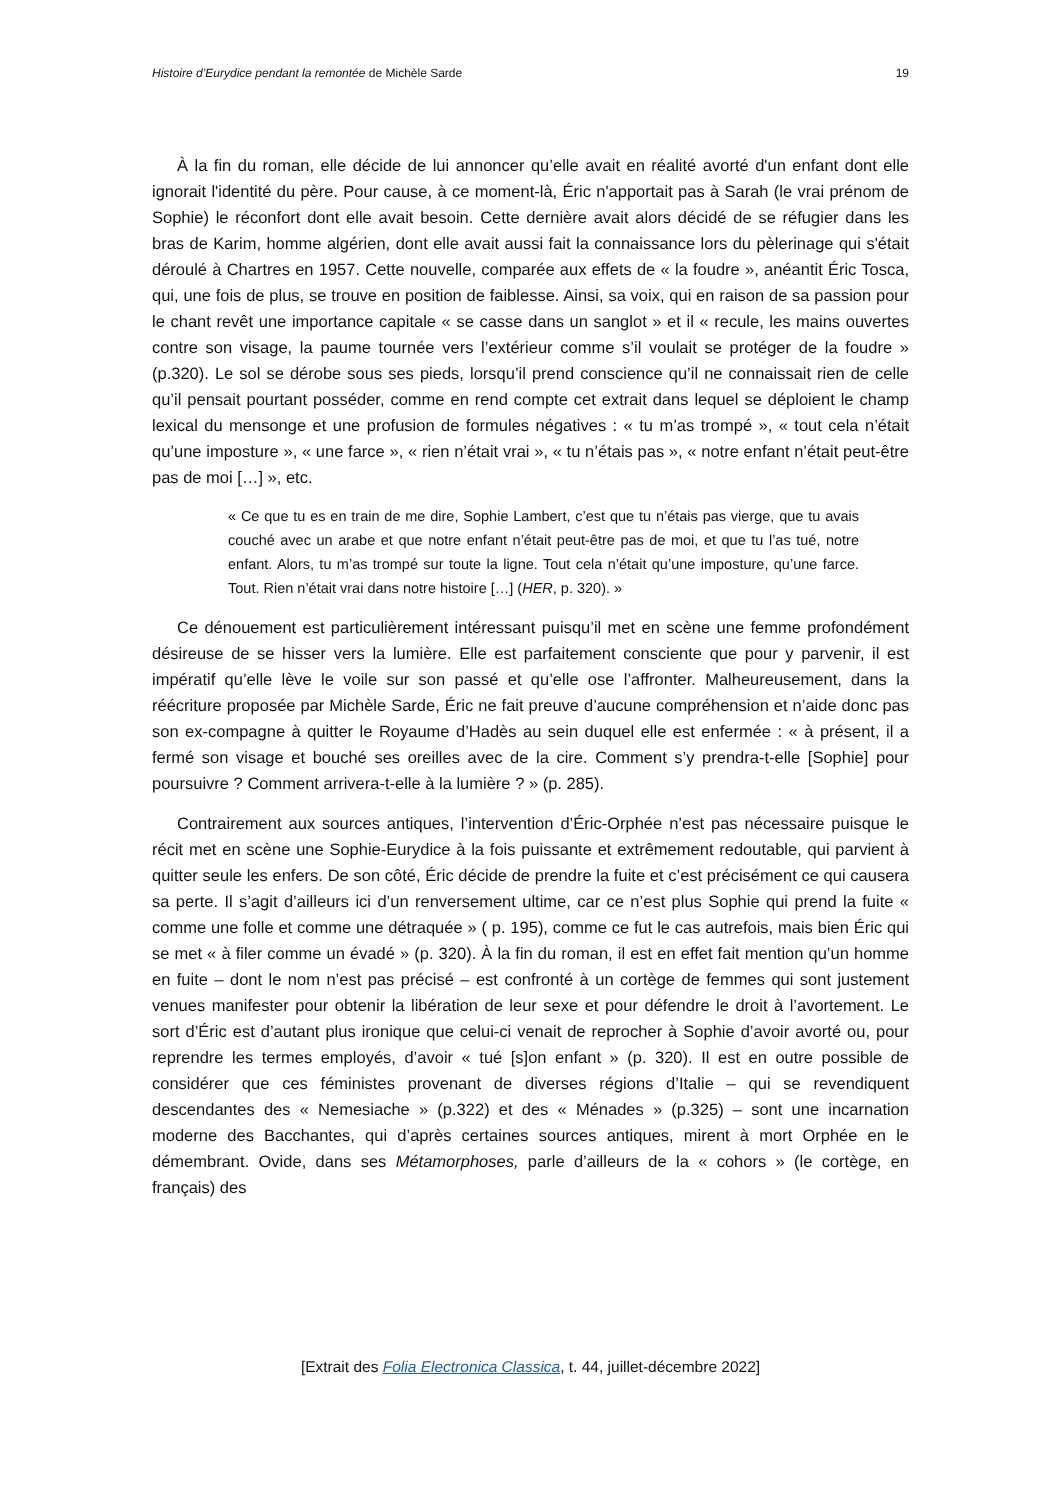Histoire d’Eurydice pendant la remontée de Michèle Sarde 19
À la fin du roman, elle décide de lui annoncer qu’elle avait en réalité avorté d'un enfant dont elle ignorait l'identité du père. Pour cause, à ce moment-là, Éric n'apportait pas à Sarah (le vrai prénom de Sophie) le réconfort dont elle avait besoin. Cette dernière avait alors décidé de se réfugier dans les bras de Karim, homme algérien, dont elle avait aussi fait la connaissance lors du pèlerinage qui s'était déroulé à Chartres en 1957. Cette nouvelle, comparée aux effets de « la foudre », anéantit Éric Tosca, qui, une fois de plus, se trouve en position de faiblesse. Ainsi, sa voix, qui en raison de sa passion pour le chant revêt une importance capitale « se casse dans un sanglot » et il « recule, les mains ouvertes contre son visage, la paume tournée vers l’extérieur comme s’il voulait se protéger de la foudre » (p.320). Le sol se dérobe sous ses pieds, lorsqu’il prend conscience qu’il ne connaissait rien de celle qu’il pensait pourtant posséder, comme en rend compte cet extrait dans lequel se déploient le champ lexical du mensonge et une profusion de formules négatives : « tu m’as trompé », « tout cela n’était qu’une imposture », « une farce », « rien n’était vrai », « tu n’étais pas », « notre enfant n’était peut-être pas de moi […] », etc.
« Ce que tu es en train de me dire, Sophie Lambert, c’est que tu n’étais pas vierge, que tu avais couché avec un arabe et que notre enfant n’était peut-être pas de moi, et que tu l’as tué, notre enfant. Alors, tu m’as trompé sur toute la ligne. Tout cela n’était qu’une imposture, qu’une farce. Tout. Rien n’était vrai dans notre histoire […] (HER, p. 320). »
Ce dénouement est particulièrement intéressant puisqu’il met en scène une femme profondément désireuse de se hisser vers la lumière. Elle est parfaitement consciente que pour y parvenir, il est impératif qu’elle lève le voile sur son passé et qu’elle ose l’affronter. Malheureusement, dans la réécriture proposée par Michèle Sarde, Éric ne fait preuve d’aucune compréhension et n’aide donc pas son ex-compagne à quitter le Royaume d’Hadès au sein duquel elle est enfermée : « à présent, il a fermé son visage et bouché ses oreilles avec de la cire. Comment s’y prendra-t-elle [Sophie] pour poursuivre ? Comment arrivera-t-elle à la lumière ? » (p. 285).
Contrairement aux sources antiques, l’intervention d’Éric-Orphée n’est pas nécessaire puisque le récit met en scène une Sophie-Eurydice à la fois puissante et extrêmement redoutable, qui parvient à quitter seule les enfers. De son côté, Éric décide de prendre la fuite et c’est précisément ce qui causera sa perte. Il s’agit d’ailleurs ici d’un renversement ultime, car ce n’est plus Sophie qui prend la fuite « comme une folle et comme une détraquée » ( p. 195), comme ce fut le cas autrefois, mais bien Éric qui se met « à filer comme un évadé » (p. 320). À la fin du roman, il est en effet fait mention qu’un homme en fuite – dont le nom n’est pas précisé – est confronté à un cortège de femmes qui sont justement venues manifester pour obtenir la libération de leur sexe et pour défendre le droit à l’avortement. Le sort d’Éric est d’autant plus ironique que celui-ci venait de reprocher à Sophie d’avoir avorté ou, pour reprendre les termes employés, d’avoir « tué [s]on enfant » (p. 320). Il est en outre possible de considérer que ces féministes provenant de diverses régions d’Italie – qui se revendiquent descendantes des « Nemesiache » (p.322) et des « Ménades » (p.325) – sont une incarnation moderne des Bacchantes, qui d’après certaines sources antiques, mirent à mort Orphée en le démembrant. Ovide, dans ses Métamorphoses, parle d’ailleurs de la « cohors » (le cortège, en français) des
[Extrait des Folia Electronica Classica, t. 44, juillet-décembre 2022]